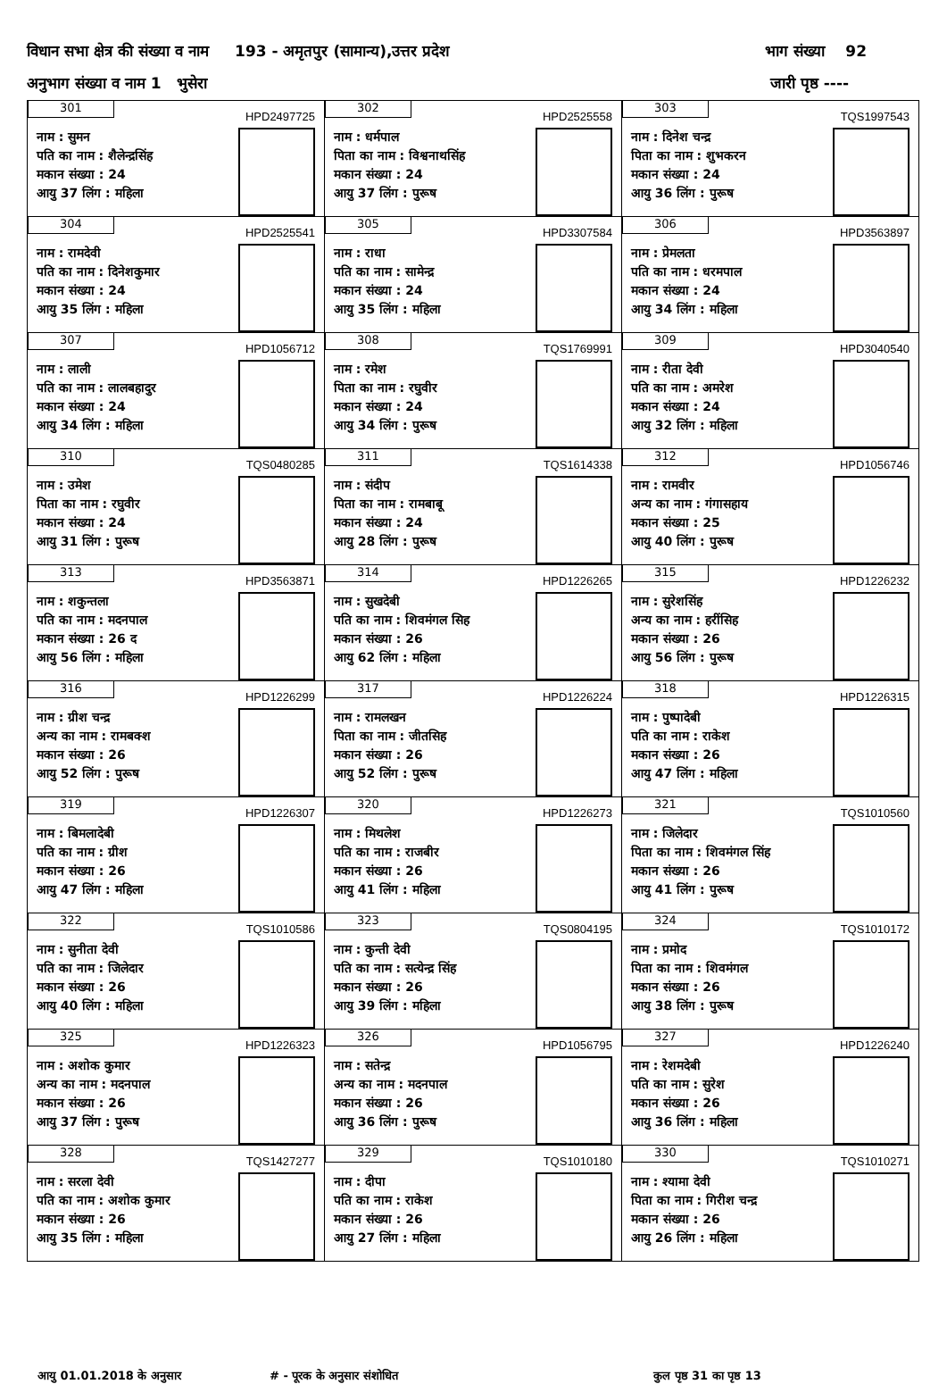विधान सभा क्षेत्र की संख्या व नाम 193 - अमृतपुर (सामान्य),उत्तर प्रदेश भाग संख्या 92
अनुभाग संख्या व नाम 1 भुसेरा जारी पृष्ठ ----
| 301 HPD2497725 नाम : सुमन पति का नाम : शैलेन्द्रसिंह मकान संख्या : 24 आयु 37 लिंग : महिला | 302 HPD2525558 नाम : धर्मपाल पिता का नाम : विश्वनाथसिंह मकान संख्या : 24 आयु 37 लिंग : पुरूष | 303 TQS1997543 नाम : दिनेश चन्द्र पिता का नाम : शुभकरन मकान संख्या : 24 आयु 36 लिंग : पुरूष |
| 304 HPD2525541 नाम : रामदेवी पति का नाम : दिनेशकुमार मकान संख्या : 24 आयु 35 लिंग : महिला | 305 HPD3307584 नाम : राधा पति का नाम : सामेन्द्र मकान संख्या : 24 आयु 35 लिंग : महिला | 306 HPD3563897 नाम : प्रेमलता पति का नाम : धरमपाल मकान संख्या : 24 आयु 34 लिंग : महिला |
| 307 HPD1056712 नाम : लाली पति का नाम : लालबहादुर मकान संख्या : 24 आयु 34 लिंग : महिला | 308 TQS1769991 नाम : रमेश पिता का नाम : रघुवीर मकान संख्या : 24 आयु 34 लिंग : पुरूष | 309 HPD3040540 नाम : रीता देवी पति का नाम : अमरेश मकान संख्या : 24 आयु 32 लिंग : महिला |
| 310 TQS0480285 नाम : उमेश पिता का नाम : रघुवीर मकान संख्या : 24 आयु 31 लिंग : पुरूष | 311 TQS1614338 नाम : संदीप पिता का नाम : रामबाबू मकान संख्या : 24 आयु 28 लिंग : पुरूष | 312 HPD1056746 नाम : रामवीर अन्य का नाम : गंगासहाय मकान संख्या : 25 आयु 40 लिंग : पुरूष |
| 313 HPD3563871 नाम : शकुन्तला पति का नाम : मदनपाल मकान संख्या : 26 द आयु 56 लिंग : महिला | 314 HPD1226265 नाम : सुखदेबी पति का नाम : शिवमंगल सिह मकान संख्या : 26 आयु 62 लिंग : महिला | 315 HPD1226232 नाम : सुरेशसिंह अन्य का नाम : हरींसिह मकान संख्या : 26 आयु 56 लिंग : पुरूष |
| 316 HPD1226299 नाम : ग्रीश चन्द्र अन्य का नाम : रामबक्श मकान संख्या : 26 आयु 52 लिंग : पुरूष | 317 HPD1226224 नाम : रामलखन पिता का नाम : जीतसिह मकान संख्या : 26 आयु 52 लिंग : पुरूष | 318 HPD1226315 नाम : पुष्पादेबी पति का नाम : राकेश मकान संख्या : 26 आयु 47 लिंग : महिला |
| 319 HPD1226307 नाम : बिमलादेबी पति का नाम : ग्रीश मकान संख्या : 26 आयु 47 लिंग : महिला | 320 HPD1226273 नाम : मिथलेश पति का नाम : राजबीर मकान संख्या : 26 आयु 41 लिंग : महिला | 321 TQS1010560 नाम : जिलेदार पिता का नाम : शिवमंगल सिंह मकान संख्या : 26 आयु 41 लिंग : पुरूष |
| 322 TQS1010586 नाम : सुनीता देवी पति का नाम : जिलेदार मकान संख्या : 26 आयु 40 लिंग : महिला | 323 TQS0804195 नाम : कुन्ती देवी पति का नाम : सत्येन्द्र सिंह मकान संख्या : 26 आयु 39 लिंग : महिला | 324 TQS1010172 नाम : प्रमोद पिता का नाम : शिवमंगल मकान संख्या : 26 आयु 38 लिंग : पुरूष |
| 325 HPD1226323 नाम : अशोक कुमार अन्य का नाम : मदनपाल मकान संख्या : 26 आयु 37 लिंग : पुरूष | 326 HPD1056795 नाम : सतेन्द्र अन्य का नाम : मदनपाल मकान संख्या : 26 आयु 36 लिंग : पुरूष | 327 HPD1226240 नाम : रेशमदेबी पति का नाम : सुरेश मकान संख्या : 26 आयु 36 लिंग : महिला |
| 328 TQS1427277 नाम : सरला देवी पति का नाम : अशोक कुमार मकान संख्या : 26 आयु 35 लिंग : महिला | 329 TQS1010180 नाम : दीपा पति का नाम : राकेश मकान संख्या : 26 आयु 27 लिंग : महिला | 330 TQS1010271 नाम : श्यामा देवी पिता का नाम : गिरीश चन्द्र मकान संख्या : 26 आयु 26 लिंग : महिला |
आयु 01.01.2018 के अनुसार # - पूरक के अनुसार संशोधित कुल पृष्ठ 31 का पृष्ठ 13